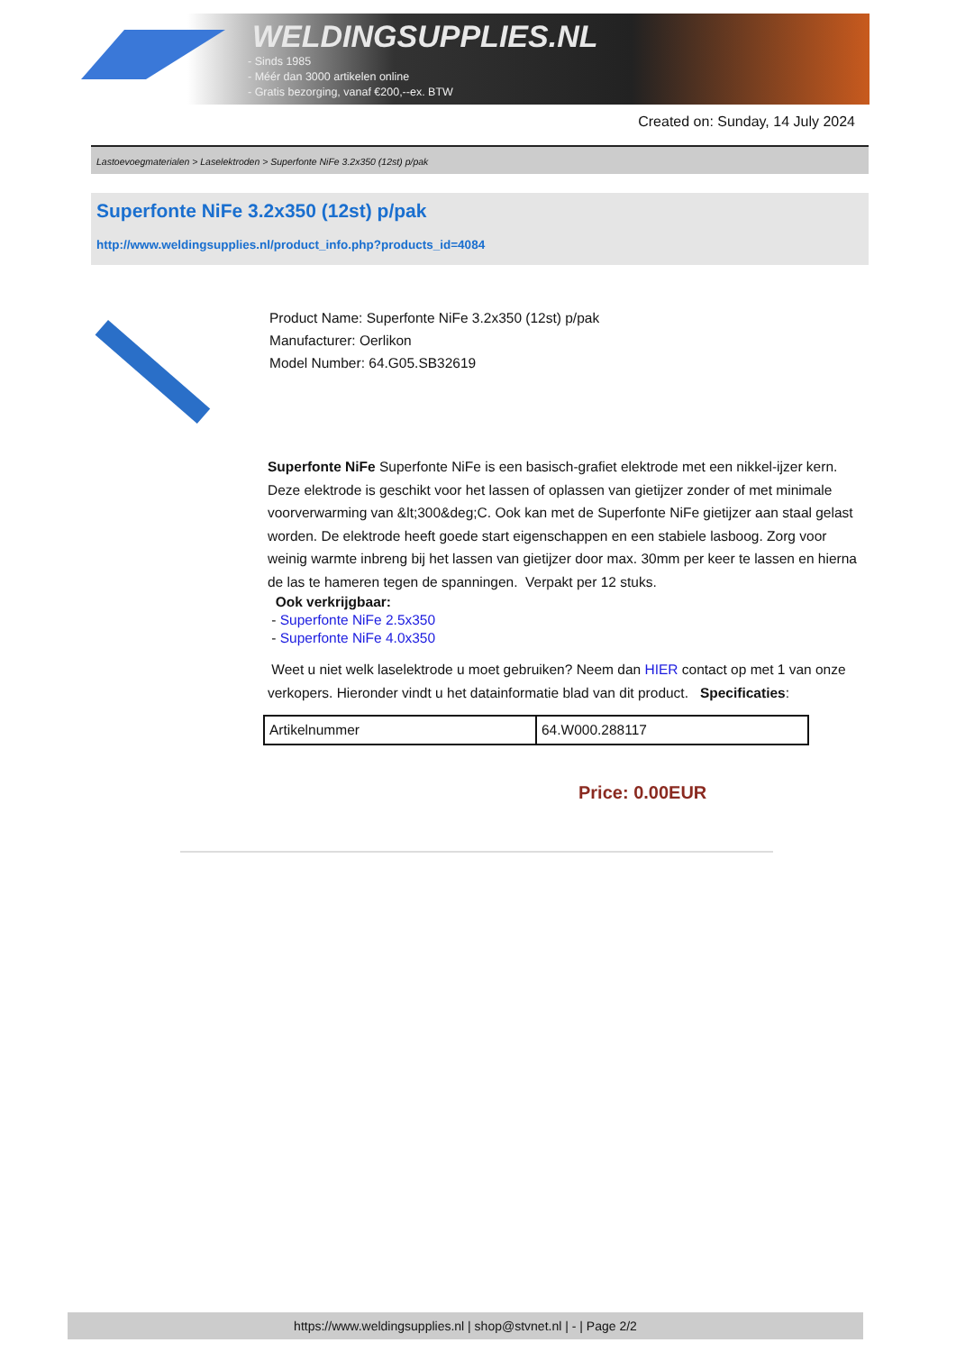WELDINGSUPPLIES.NL
- Sinds 1985
- Méér dan 3000 artikelen online
- Gratis bezorging, vanaf €200,--ex. BTW
Created on: Sunday, 14 July 2024
Lastoevoegmaterialen > Laselektroden > Superfonte NiFe 3.2x350 (12st) p/pak
Superfonte NiFe 3.2x350 (12st) p/pak
http://www.weldingsupplies.nl/product_info.php?products_id=4084
Product Name: Superfonte NiFe 3.2x350 (12st) p/pak
Manufacturer: Oerlikon
Model Number: 64.G05.SB32619
Superfonte NiFe Superfonte NiFe is een basisch-grafiet elektrode met een nikkel-ijzer kern. Deze elektrode is geschikt voor het lassen of oplassen van gietijzer zonder of met minimale voorverwarming van &lt;300&deg;C. Ook kan met de Superfonte NiFe gietijzer aan staal gelast worden. De elektrode heeft goede start eigenschappen en een stabiele lasboog. Zorg voor weinig warmte inbreng bij het lassen van gietijzer door max. 30mm per keer te lassen en hierna de las te hameren tegen de spanningen. Verpakt per 12 stuks.
Ook verkrijgbaar:
- Superfonte NiFe 2.5x350
- Superfonte NiFe 4.0x350
Weet u niet welk laselektrode u moet gebruiken? Neem dan HIER contact op met 1 van onze verkopers. Hieronder vindt u het datainformatie blad van dit product. Specificaties:
| Artikelnummer | 64.W000.288117 |
Price: 0.00EUR
https://www.weldingsupplies.nl | shop@stvnet.nl | - | Page 2/2